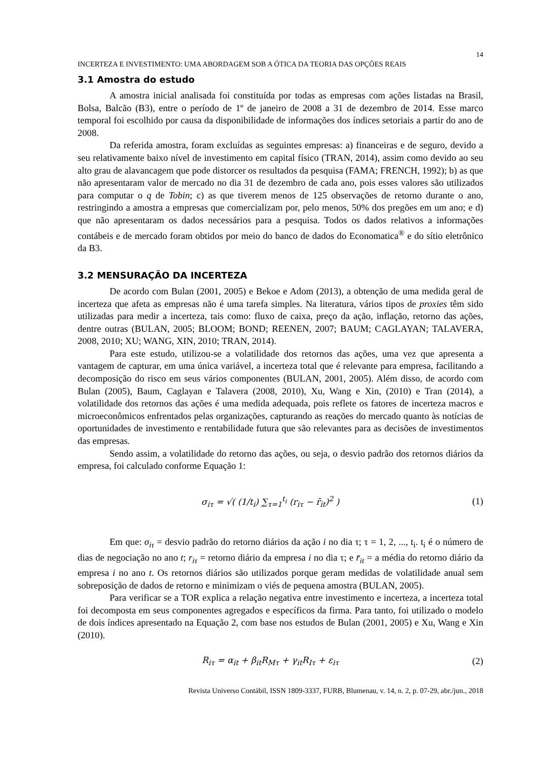14
INCERTEZA E INVESTIMENTO: UMA ABORDAGEM SOB A ÓTICA DA TEORIA DAS OPÇÕES REAIS
3.1 Amostra do estudo
A amostra inicial analisada foi constituída por todas as empresas com ações listadas na Brasil, Bolsa, Balcão (B3), entre o período de 1º de janeiro de 2008 a 31 de dezembro de 2014. Esse marco temporal foi escolhido por causa da disponibilidade de informações dos índices setoriais a partir do ano de 2008.
Da referida amostra, foram excluídas as seguintes empresas: a) financeiras e de seguro, devido a seu relativamente baixo nível de investimento em capital físico (TRAN, 2014), assim como devido ao seu alto grau de alavancagem que pode distorcer os resultados da pesquisa (FAMA; FRENCH, 1992); b) as que não apresentaram valor de mercado no dia 31 de dezembro de cada ano, pois esses valores são utilizados para computar o q de Tobin; c) as que tiverem menos de 125 observações de retorno durante o ano, restringindo a amostra a empresas que comercializam por, pelo menos, 50% dos pregões em um ano; e d) que não apresentaram os dados necessários para a pesquisa. Todos os dados relativos a informações contábeis e de mercado foram obtidos por meio do banco de dados do Economatica<sup>®</sup> e do sítio eletrônico da B3.
3.2 MENSURAÇÃO DA INCERTEZA
De acordo com Bulan (2001, 2005) e Bekoe e Adom (2013), a obtenção de uma medida geral de incerteza que afeta as empresas não é uma tarefa simples. Na literatura, vários tipos de proxies têm sido utilizadas para medir a incerteza, tais como: fluxo de caixa, preço da ação, inflação, retorno das ações, dentre outras (BULAN, 2005; BLOOM; BOND; REENEN, 2007; BAUM; CAGLAYAN; TALAVERA, 2008, 2010; XU; WANG, XIN, 2010; TRAN, 2014).
Para este estudo, utilizou-se a volatilidade dos retornos das ações, uma vez que apresenta a vantagem de capturar, em uma única variável, a incerteza total que é relevante para empresa, facilitando a decomposição do risco em seus vários componentes (BULAN, 2001, 2005). Além disso, de acordo com Bulan (2005), Baum, Caglayan e Talavera (2008, 2010), Xu, Wang e Xin, (2010) e Tran (2014), a volatilidade dos retornos das ações é uma medida adequada, pois reflete os fatores de incerteza macros e microeconômicos enfrentados pelas organizações, capturando as reações do mercado quanto às notícias de oportunidades de investimento e rentabilidade futura que são relevantes para as decisões de investimentos das empresas.
Sendo assim, a volatilidade do retorno das ações, ou seja, o desvio padrão dos retornos diários da empresa, foi calculado conforme Equação 1:
σ<sub>iτ</sub> = √( (1/t<sub>i</sub>) ∑<sub>τ=1</sub><sup>t<sub>i</sub></sup> (r<sub>iτ</sub> − r̄<sub>it</sub>)<sup>2</sup> )
(1)
Em que: σ<sub>iτ</sub> = desvio padrão do retorno diários da ação i no dia τ; τ = 1, 2, ..., t<sub>i</sub>. t<sub>i</sub> é o número de dias de negociação no ano t; r<sub>iτ</sub> = retorno diário da empresa i no dia τ; e r̄<sub>it</sub> = a média do retorno diário da empresa i no ano t. Os retornos diários são utilizados porque geram medidas de volatilidade anual sem sobreposição de dados de retorno e minimizam o viés de pequena amostra (BULAN, 2005).
Para verificar se a TOR explica a relação negativa entre investimento e incerteza, a incerteza total foi decomposta em seus componentes agregados e específicos da firma. Para tanto, foi utilizado o modelo de dois índices apresentado na Equação 2, com base nos estudos de Bulan (2001, 2005) e Xu, Wang e Xin (2010).
R<sub>iτ</sub> = α<sub>it</sub> + β<sub>it</sub>R<sub>Mτ</sub> + γ<sub>it</sub>R<sub>Iτ</sub> + ε<sub>iτ</sub>
(2)
Revista Universo Contábil, ISSN 1809-3337, FURB, Blumenau, v. 14, n. 2, p. 07-29, abr./jun., 2018